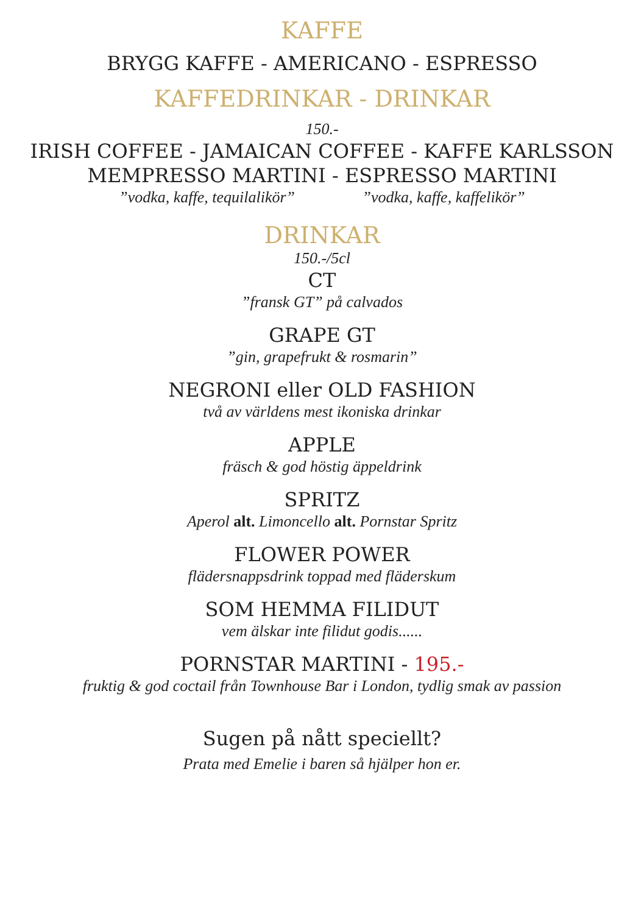KAFFE
BRYGG KAFFE - AMERICANO - ESPRESSO
KAFFEDRINKAR - DRINKAR
150.-
IRISH COFFEE - JAMAICAN COFFEE - KAFFE KARLSSON
MEMPRESSO MARTINI - ESPRESSO MARTINI
”vodka, kaffe, tequilalikör” ”vodka, kaffe, kaffelikör”
DRINKAR
150.-/5cl
CT
”fransk GT” på calvados
GRAPE GT
”gin, grapefrukt & rosmarin”
NEGRONI eller OLD FASHION
två av världens mest ikoniska drinkar
APPLE
fräsch & god höstig äppeldrink
SPRITZ
Aperol alt. Limoncello alt. Pornstar Spritz
FLOWER POWER
flädersnappsdrink toppad med fläderskum
SOM HEMMA FILIDUT
vem älskar inte filidut godis......
PORNSTAR MARTINI - 195.-
fruktig & god coctail från Townhouse Bar i London, tydlig smak av passion
Sugen på nått speciellt?
Prata med Emelie i baren så hjälper hon er.